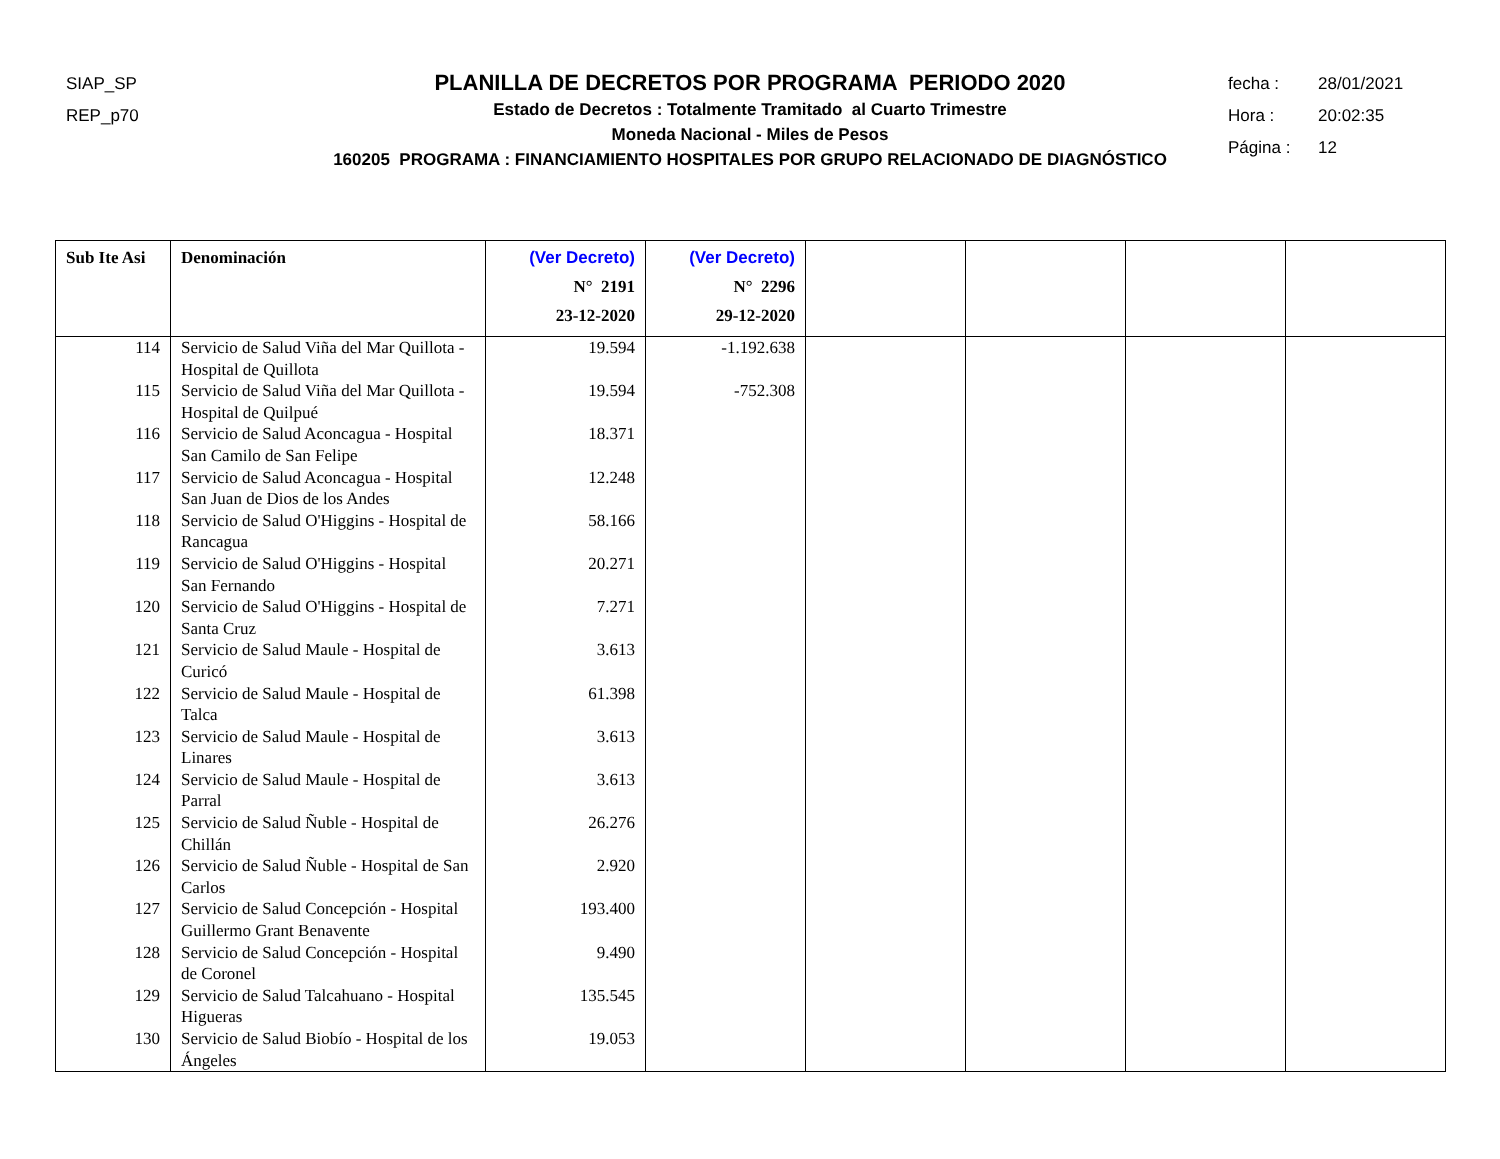SIAP_SP
REP_p70
PLANILLA DE DECRETOS POR PROGRAMA PERIODO 2020
Estado de Decretos : Totalmente Tramitado al Cuarto Trimestre
Moneda Nacional - Miles de Pesos
160205 PROGRAMA : FINANCIAMIENTO HOSPITALES POR GRUPO RELACIONADO DE DIAGNÓSTICO
fecha : 28/01/2021
Hora : 20:02:35
Página : 12
| Sub Ite Asi | Denominación | (Ver Decreto) N° 2191 23-12-2020 | (Ver Decreto) N° 2296 29-12-2020 | | | | |
| --- | --- | --- | --- | --- | --- | --- | --- |
| 114 | Servicio de Salud Viña del Mar Quillota - Hospital de Quillota | 19.594 | -1.192.638 | | | | |
| 115 | Servicio de Salud Viña del Mar Quillota - Hospital de Quilpué | 19.594 | -752.308 | | | | |
| 116 | Servicio de Salud Aconcagua - Hospital San Camilo de San Felipe | 18.371 | | | | | |
| 117 | Servicio de Salud Aconcagua - Hospital San Juan de Dios de los Andes | 12.248 | | | | | |
| 118 | Servicio de Salud O'Higgins - Hospital de Rancagua | 58.166 | | | | | |
| 119 | Servicio de Salud O'Higgins - Hospital San Fernando | 20.271 | | | | | |
| 120 | Servicio de Salud O'Higgins - Hospital de Santa Cruz | 7.271 | | | | | |
| 121 | Servicio de Salud Maule - Hospital de Curicó | 3.613 | | | | | |
| 122 | Servicio de Salud Maule - Hospital de Talca | 61.398 | | | | | |
| 123 | Servicio de Salud Maule - Hospital de Linares | 3.613 | | | | | |
| 124 | Servicio de Salud Maule - Hospital de Parral | 3.613 | | | | | |
| 125 | Servicio de Salud Ñuble - Hospital de Chillán | 26.276 | | | | | |
| 126 | Servicio de Salud Ñuble - Hospital de San Carlos | 2.920 | | | | | |
| 127 | Servicio de Salud Concepción - Hospital Guillermo Grant Benavente | 193.400 | | | | | |
| 128 | Servicio de Salud Concepción - Hospital de Coronel | 9.490 | | | | | |
| 129 | Servicio de Salud Talcahuano - Hospital Higueras | 135.545 | | | | | |
| 130 | Servicio de Salud Biobío - Hospital de los Ángeles | 19.053 | | | | | |